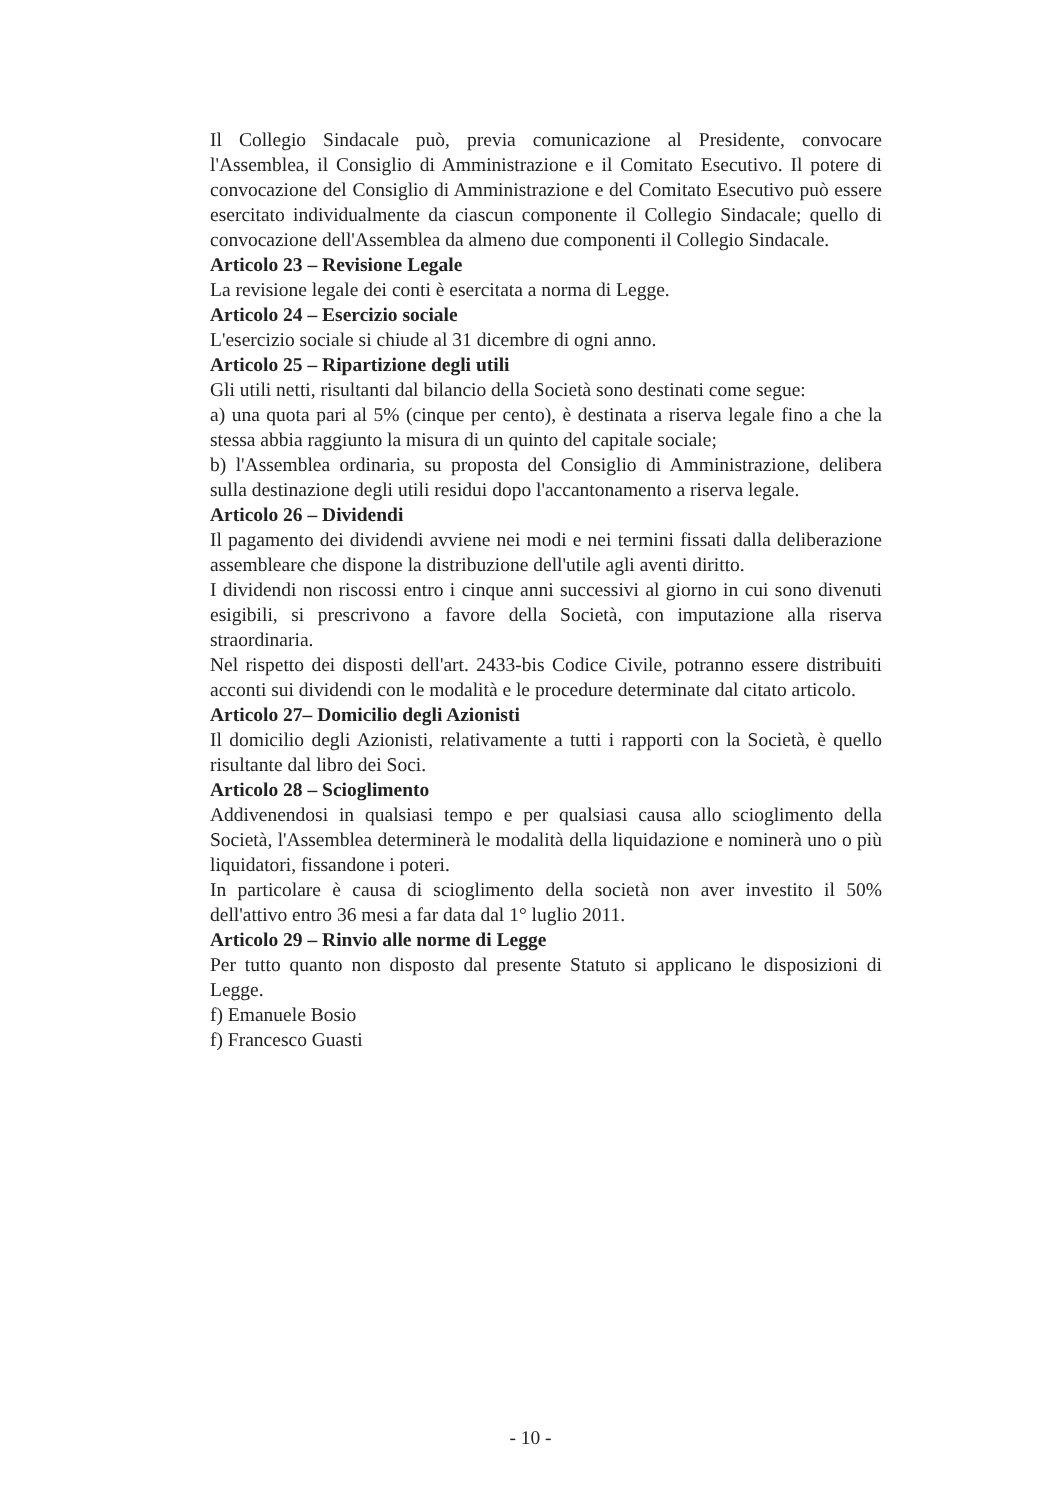Il Collegio Sindacale può, previa comunicazione al Presidente, convocare l'Assemblea, il Consiglio di Amministrazione e il Comitato Esecutivo. Il potere di convocazione del Consiglio di Amministrazione e del Comitato Esecutivo può essere esercitato individualmente da ciascun componente il Collegio Sindacale; quello di convocazione dell'Assemblea da almeno due componenti il Collegio Sindacale.
Articolo 23 – Revisione Legale
La revisione legale dei conti è esercitata a norma di Legge.
Articolo 24 – Esercizio sociale
L'esercizio sociale si chiude al 31 dicembre di ogni anno.
Articolo 25 – Ripartizione degli utili
Gli utili netti, risultanti dal bilancio della Società sono destinati come segue:
a) una quota pari al 5% (cinque per cento), è destinata a riserva legale fino a che la stessa abbia raggiunto la misura di un quinto del capitale sociale;
b) l'Assemblea ordinaria, su proposta del Consiglio di Amministrazione, delibera sulla destinazione degli utili residui dopo l'accantonamento a riserva legale.
Articolo 26 – Dividendi
Il pagamento dei dividendi avviene nei modi e nei termini fissati dalla deliberazione assembleare che dispone la distribuzione dell'utile agli aventi diritto.
I dividendi non riscossi entro i cinque anni successivi al giorno in cui sono divenuti esigibili, si prescrivono a favore della Società, con imputazione alla riserva straordinaria.
Nel rispetto dei disposti dell'art. 2433-bis Codice Civile, potranno essere distribuiti acconti sui dividendi con le modalità e le procedure determinate dal citato articolo.
Articolo 27– Domicilio degli Azionisti
Il domicilio degli Azionisti, relativamente a tutti i rapporti con la Società, è quello risultante dal libro dei Soci.
Articolo 28 – Scioglimento
Addivenendosi in qualsiasi tempo e per qualsiasi causa allo scioglimento della Società, l'Assemblea determinerà le modalità della liquidazione e nominerà uno o più liquidatori, fissandone i poteri.
In particolare è causa di scioglimento della società non aver investito il 50% dell'attivo entro 36 mesi a far data dal 1° luglio 2011.
Articolo 29 – Rinvio alle norme di Legge
Per tutto quanto non disposto dal presente Statuto si applicano le disposizioni di Legge.
f) Emanuele Bosio
f) Francesco Guasti
- 10 -